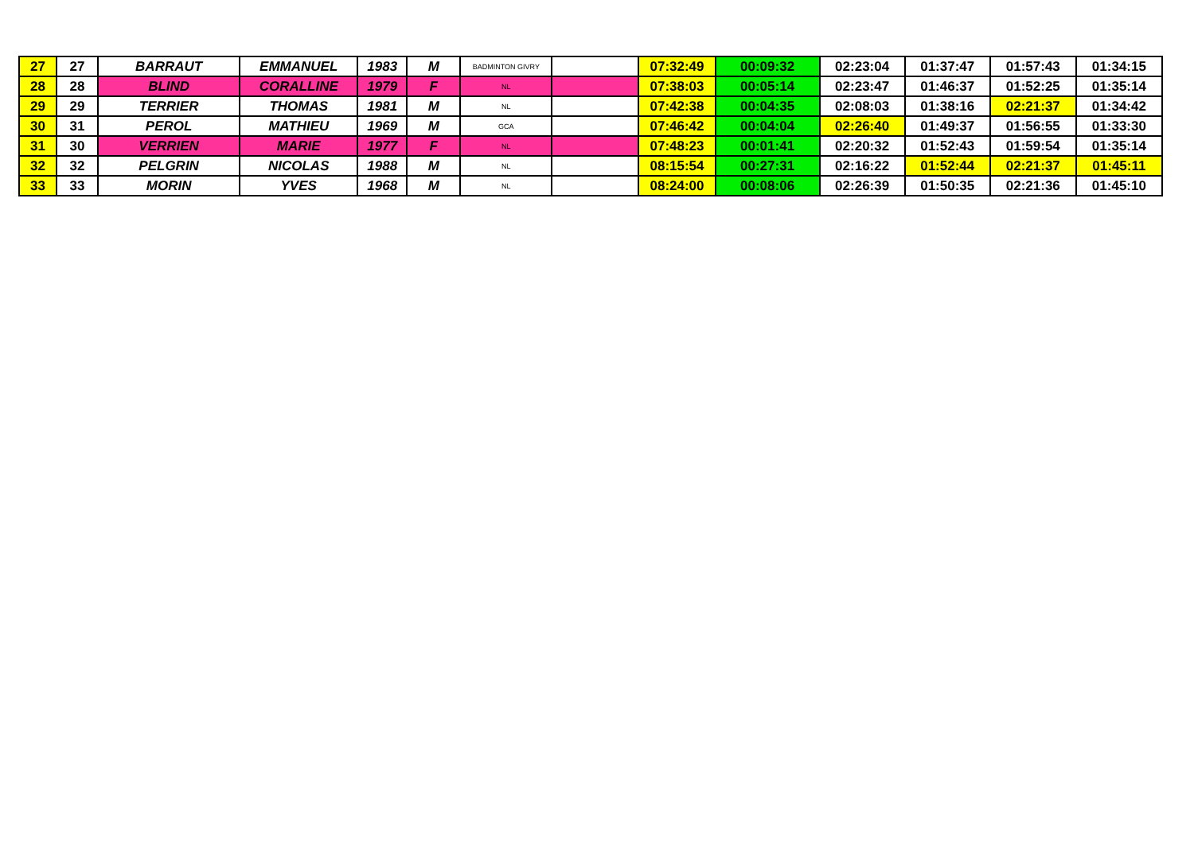| 27 | 27 | BARRAUT | EMMANUEL | 1983 | M | BADMINTON GIVRY | | 07:32:49 | 00:09:32 | 02:23:04 | 01:37:47 | 01:57:43 | 01:34:15 |
| 28 | 28 | BLIND | CORALLINE | 1979 | F | NL | | 07:38:03 | 00:05:14 | 02:23:47 | 01:46:37 | 01:52:25 | 01:35:14 |
| 29 | 29 | TERRIER | THOMAS | 1981 | M | NL | | 07:42:38 | 00:04:35 | 02:08:03 | 01:38:16 | 02:21:37 | 01:34:42 |
| 30 | 31 | PEROL | MATHIEU | 1969 | M | GCA | | 07:46:42 | 00:04:04 | 02:26:40 | 01:49:37 | 01:56:55 | 01:33:30 |
| 31 | 30 | VERRIEN | MARIE | 1977 | F | NL | | 07:48:23 | 00:01:41 | 02:20:32 | 01:52:43 | 01:59:54 | 01:35:14 |
| 32 | 32 | PELGRIN | NICOLAS | 1988 | M | NL | | 08:15:54 | 00:27:31 | 02:16:22 | 01:52:44 | 02:21:37 | 01:45:11 |
| 33 | 33 | MORIN | YVES | 1968 | M | NL | | 08:24:00 | 00:08:06 | 02:26:39 | 01:50:35 | 02:21:36 | 01:45:10 |